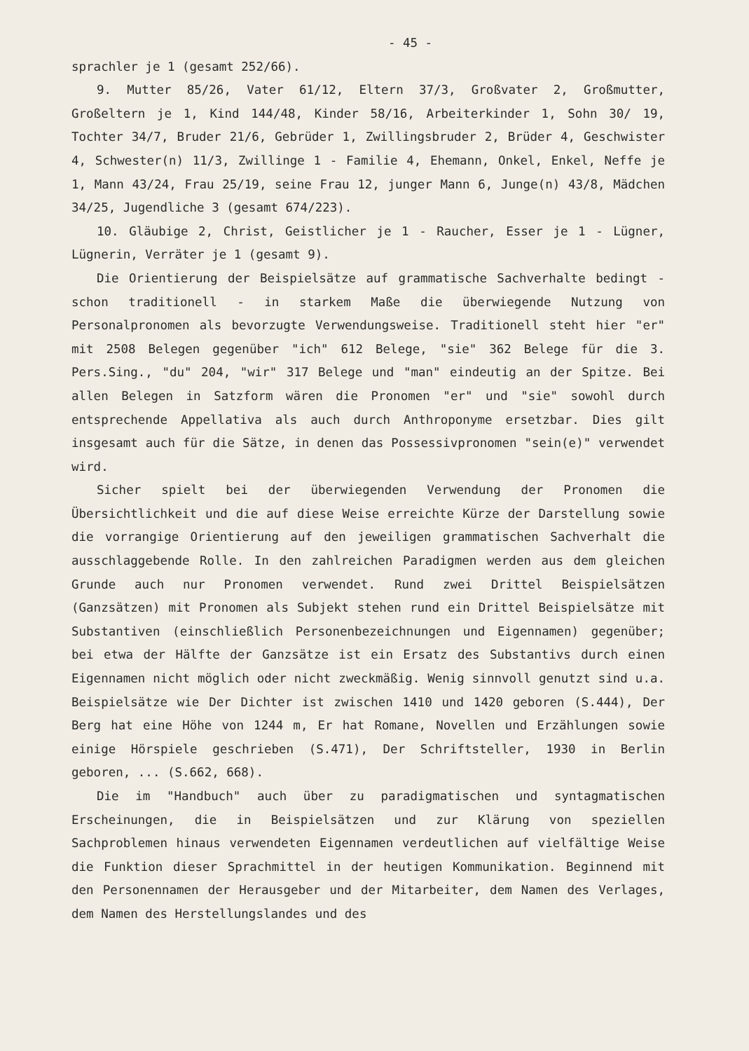- 45 -
sprachler je 1 (gesamt 252/66).
9. Mutter 85/26, Vater 61/12, Eltern 37/3, Großvater 2, Großmutter, Großeltern je 1, Kind 144/48, Kinder 58/16, Arbeiterkinder 1, Sohn 30/ 19, Tochter 34/7, Bruder 21/6, Gebrüder 1, Zwillingsbruder 2, Brüder 4, Geschwister 4, Schwester(n) 11/3, Zwillinge 1 - Familie 4, Ehemann, Onkel, Enkel, Neffe je 1, Mann 43/24, Frau 25/19, seine Frau 12, junger Mann 6, Junge(n) 43/8, Mädchen 34/25, Jugendliche 3 (gesamt 674/223).
10. Gläubige 2, Christ, Geistlicher je 1 - Raucher, Esser je 1 - Lügner, Lügnerin, Verräter je 1 (gesamt 9).
Die Orientierung der Beispielsätze auf grammatische Sachverhalte bedingt - schon traditionell - in starkem Maße die überwiegende Nutzung von Personalpronomen als bevorzugte Verwendungsweise. Traditionell steht hier "er" mit 2508 Belegen gegenüber "ich" 612 Belege, "sie" 362 Belege für die 3. Pers.Sing., "du" 204, "wir" 317 Belege und "man" eindeutig an der Spitze. Bei allen Belegen in Satzform wären die Pronomen "er" und "sie" sowohl durch entsprechende Appellativa als auch durch Anthroponyme ersetzbar. Dies gilt insgesamt auch für die Sätze, in denen das Possessivpronomen "sein(e)" verwendet wird.
Sicher spielt bei der überwiegenden Verwendung der Pronomen die Übersichtlichkeit und die auf diese Weise erreichte Kürze der Darstellung sowie die vorrangige Orientierung auf den jeweiligen grammatischen Sachverhalt die ausschlaggebende Rolle. In den zahlreichen Paradigmen werden aus dem gleichen Grunde auch nur Pronomen verwendet. Rund zwei Drittel Beispielsätzen (Ganzsätzen) mit Pronomen als Subjekt stehen rund ein Drittel Beispielsätze mit Substantiven (einschließlich Personenbezeichnungen und Eigennamen) gegenüber; bei etwa der Hälfte der Ganzsätze ist ein Ersatz des Substantivs durch einen Eigennamen nicht möglich oder nicht zweckmäßig. Wenig sinnvoll genutzt sind u.a. Beispielsätze wie Der Dichter ist zwischen 1410 und 1420 geboren (S.444), Der Berg hat eine Höhe von 1244 m, Er hat Romane, Novellen und Erzählungen sowie einige Hörspiele geschrieben (S.471), Der Schriftsteller, 1930 in Berlin geboren, ... (S.662, 668).
Die im "Handbuch" auch über zu paradigmatischen und syntagmatischen Erscheinungen, die in Beispielsätzen und zur Klärung von speziellen Sachproblemen hinaus verwendeten Eigennamen verdeutlichen auf vielfältige Weise die Funktion dieser Sprachmittel in der heutigen Kommunikation. Beginnend mit den Personennamen der Herausgeber und der Mitarbeiter, dem Namen des Verlages, dem Namen des Herstellungslandes und des